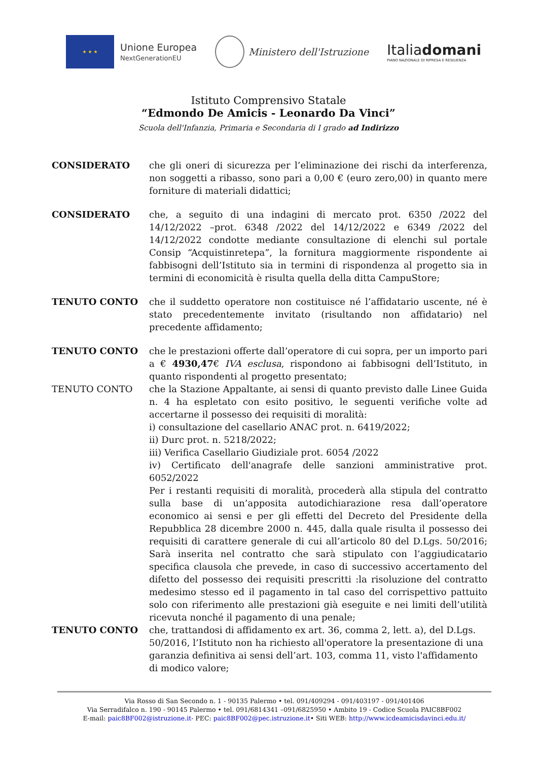★ ★ ★
Unione Europea
NextGenerationEU
Ministero dell'Istruzione
Italiadomani
PIANO NAZIONALE DI RIPRESA E RESILIENZA
Istituto Comprensivo Statale
“Edmondo De Amicis - Leonardo Da Vinci”
Scuola dell'Infanzia, Primaria e Secondaria di I grado ad Indirizzo
CONSIDERATO che gli oneri di sicurezza per l’eliminazione dei rischi da interferenza, non soggetti a ribasso, sono pari a 0,00 € (euro zero,00) in quanto mere forniture di materiali didattici;
CONSIDERATO che, a seguito di una indagini di mercato prot. 6350 /2022 del 14/12/2022 –prot. 6348 /2022 del 14/12/2022 e 6349 /2022 del 14/12/2022 condotte mediante consultazione di elenchi sul portale Consip “Acquistinretepa”, la fornitura maggiormente rispondente ai fabbisogni dell’Istituto sia in termini di rispondenza al progetto sia in termini di economicità è risulta quella della ditta CampuStore;
TENUTO CONTO che il suddetto operatore non costituisce né l’affidatario uscente, né è stato precedentemente invitato (risultando non affidatario) nel precedente affidamento;
TENUTO CONTO che le prestazioni offerte dall’operatore di cui sopra, per un importo pari a € 4930,47€ IVA esclusa, rispondono ai fabbisogni dell’Istituto, in quanto rispondenti al progetto presentato;
TENUTO CONTO che la Stazione Appaltante, ai sensi di quanto previsto dalle Linee Guida n. 4 ha espletato con esito positivo, le seguenti verifiche volte ad accertarne il possesso dei requisiti di moralità:
i) consultazione del casellario ANAC prot. n. 6419/2022;
ii) Durc prot. n. 5218/2022;
iii) Verifica Casellario Giudiziale prot. 6054 /2022
iv) Certificato dell'anagrafe delle sanzioni amministrative prot. 6052/2022
Per i restanti requisiti di moralità, procederà alla stipula del contratto sulla base di un’apposita autodichiarazione resa dall’operatore economico ai sensi e per gli effetti del Decreto del Presidente della Repubblica 28 dicembre 2000 n. 445, dalla quale risulta il possesso dei requisiti di carattere generale di cui all’articolo 80 del D.Lgs. 50/2016; Sarà inserita nel contratto che sarà stipulato con l’aggiudicatario specifica clausola che prevede, in caso di successivo accertamento del difetto del possesso dei requisiti prescritti :la risoluzione del contratto medesimo stesso ed il pagamento in tal caso del corrispettivo pattuito solo con riferimento alle prestazioni già eseguite e nei limiti dell’utilità ricevuta nonché il pagamento di una penale;
TENUTO CONTO che, trattandosi di affidamento ex art. 36, comma 2, lett. a), del D.Lgs. 50/2016, l’Istituto non ha richiesto all'operatore la presentazione di una garanzia definitiva ai sensi dell’art. 103, comma 11, visto l'affidamento di modico valore;
Via Rosso di San Secondo n. 1 - 90135 Palermo • tel. 091/409294 - 091/403197 - 091/401406
Via Serradifalco n. 190 - 90145 Palermo • tel. 091/6814341 –091/6825950 • Ambito 19 - Codice Scuola PAIC8BF002
E-mail: paic8BF002@istruzione.it- PEC: paic8BF002@pec.istruzione.it• Siti WEB: http://www.icdeamicisdavinci.edu.it/